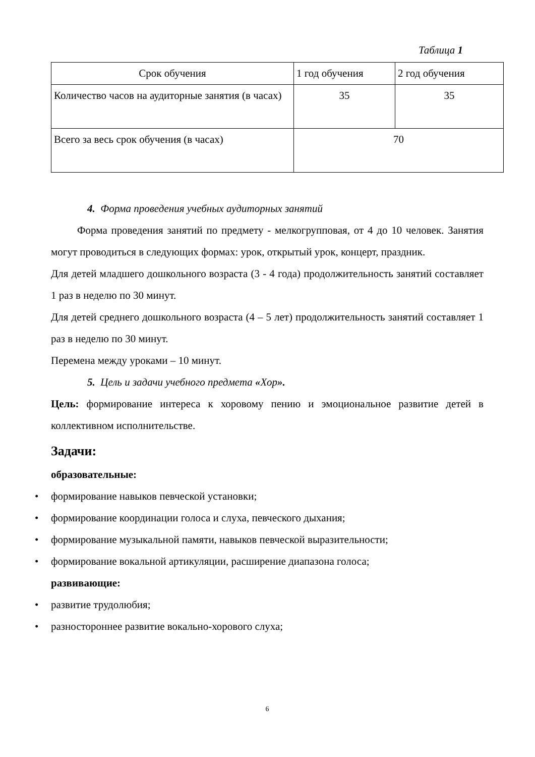Таблица 1
| Срок обучения | 1 год обучения | 2 год обучения |
| Количество часов на аудиторные занятия (в часах) | 35 | 35 |
| Всего за весь срок обучения (в часах) | 70 | |
4. Форма проведения учебных аудиторных занятий
Форма проведения занятий по предмету - мелкогрупповая, от 4 до 10 человек. Занятия могут проводиться в следующих формах: урок, открытый урок, концерт, праздник.
Для детей младшего дошкольного возраста (3 - 4 года) продолжительность занятий составляет 1 раз в неделю по 30 минут.
Для детей среднего дошкольного возраста (4 – 5 лет) продолжительность занятий составляет 1 раз в неделю по 30 минут.
Перемена между уроками – 10 минут.
5. Цель и задачи учебного предмета «Хор».
Цель: формирование интереса к хоровому пению и эмоциональное развитие детей в коллективном исполнительстве.
Задачи:
образовательные:
• формирование навыков певческой установки;
• формирование координации голоса и слуха, певческого дыхания;
• формирование музыкальной памяти, навыков певческой выразительности;
• формирование вокальной артикуляции, расширение диапазона голоса;
развивающие:
• развитие трудолюбия;
• разностороннее развитие вокально-хорового слуха;
6